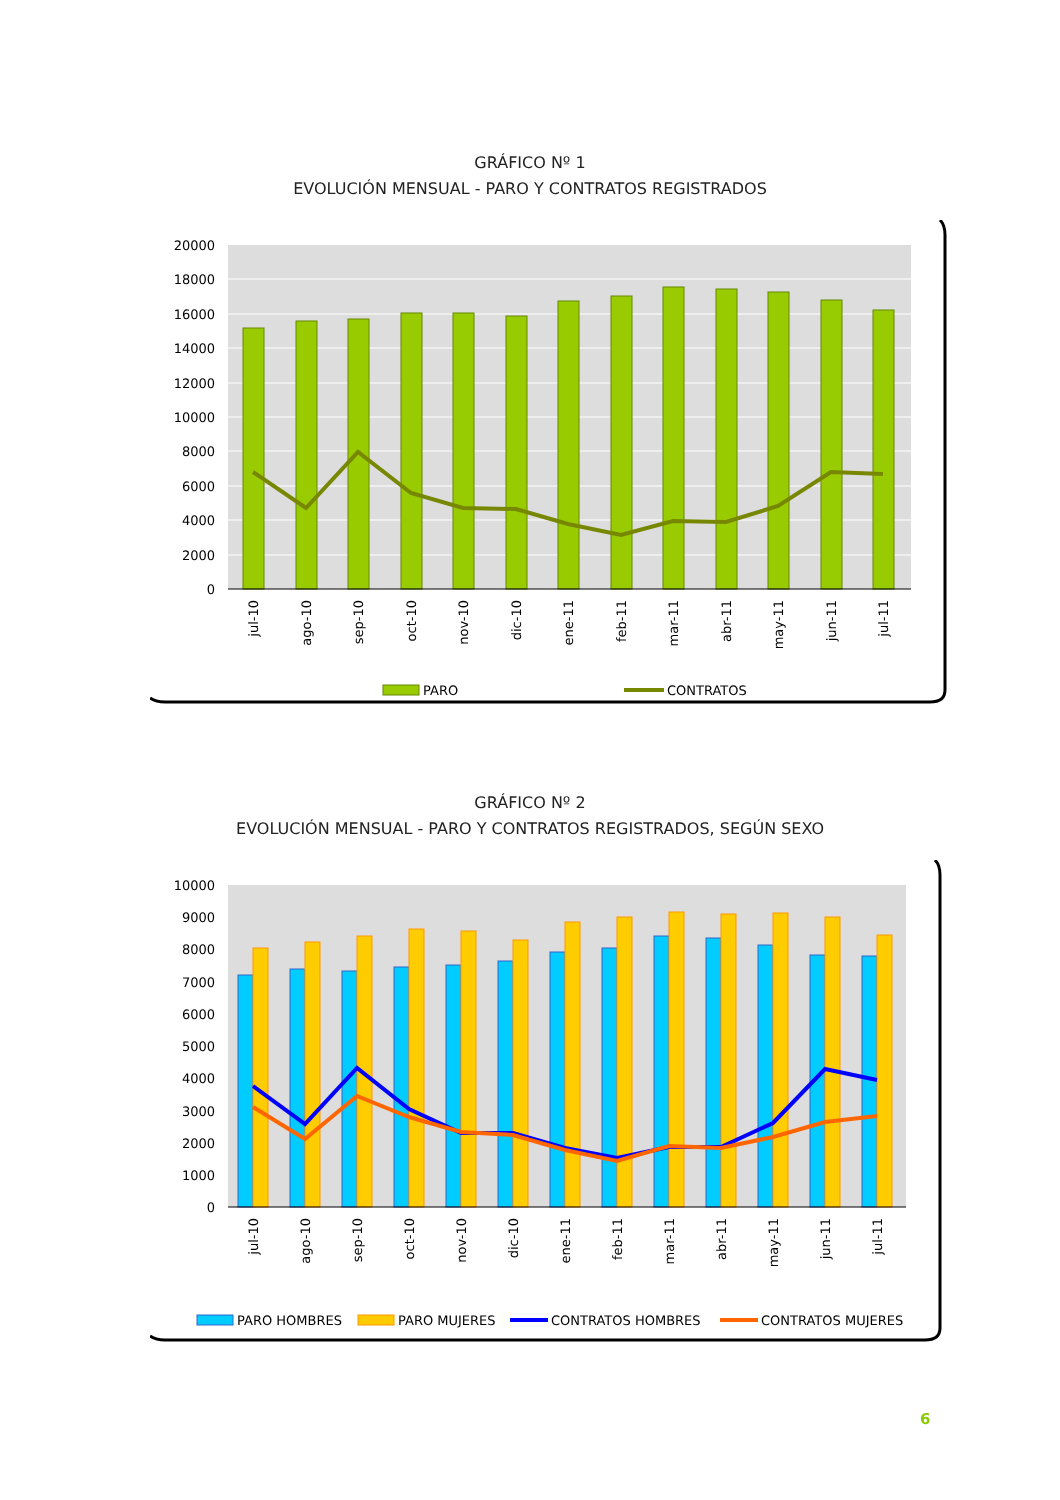GRÁFICO Nº 1
EVOLUCIÓN MENSUAL - PARO Y CONTRATOS REGISTRADOS
20000
18000
16000
14000
12000
10000
8000
6000
4000
2000
0
jul-10
ago-10
sep-10
oct-10
nov-10
dic-10
ene-11
feb-11
mar-11
abr-11
may-11
jun-11
jul-11
PARO
CONTRATOS
GRÁFICO Nº 2
EVOLUCIÓN MENSUAL - PARO Y CONTRATOS REGISTRADOS, SEGÚN SEXO
10000
9000
8000
7000
6000
5000
4000
3000
2000
1000
0
jul-10
ago-10
sep-10
oct-10
nov-10
dic-10
ene-11
feb-11
mar-11
abr-11
may-11
jun-11
jul-11
PARO HOMBRES
PARO MUJERES
CONTRATOS HOMBRES
CONTRATOS MUJERES
6